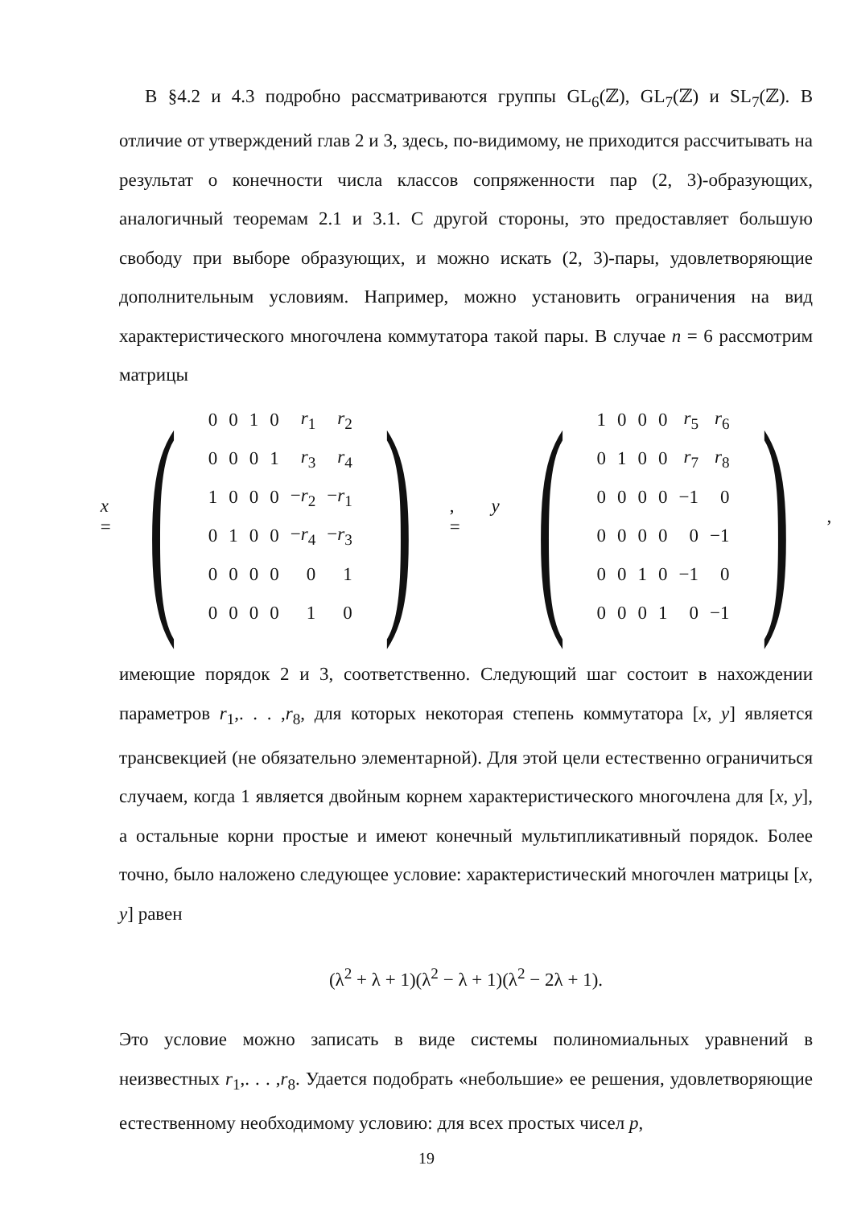В §4.2 и 4.3 подробно рассматриваются группы GL<sub>6</sub>(ℤ), GL<sub>7</sub>(ℤ) и SL<sub>7</sub>(ℤ). В отличие от утверждений глав 2 и 3, здесь, по-видимому, не приходится рассчитывать на результат о конечности числа классов сопряженности пар (2, 3)-образующих, аналогичный теоремам 2.1 и 3.1. С другой стороны, это предоставляет большую свободу при выборе образующих, и можно искать (2, 3)-пары, удовлетворяющие дополнительным условиям. Например, можно установить ограничения на вид характеристического многочлена коммутатора такой пары. В случае n = 6 рассмотрим матрицы
x =
(
| 0 | 0 | 1 | 0 | r<sub>1</sub> | r<sub>2</sub> |
| 0 | 0 | 0 | 1 | r<sub>3</sub> | r<sub>4</sub> |
| 1 | 0 | 0 | 0 | − r<sub>2</sub> | − r<sub>1</sub> |
| 0 | 1 | 0 | 0 | − r<sub>4</sub> | − r<sub>3</sub> |
| 0 | 0 | 0 | 0 | 0 | 1 |
| 0 | 0 | 0 | 0 | 1 | 0 |
)
, y =
(
| 1 | 0 | 0 | 0 | r<sub>5</sub> | r<sub>6</sub> |
| 0 | 1 | 0 | 0 | r<sub>7</sub> | r<sub>8</sub> |
| 0 | 0 | 0 | 0 | −1 | 0 |
| 0 | 0 | 0 | 0 | 0 | −1 |
| 0 | 0 | 1 | 0 | −1 | 0 |
| 0 | 0 | 0 | 1 | 0 | −1 |
)
,
имеющие порядок 2 и 3, соответственно. Следующий шаг состоит в нахождении параметров r<sub>1</sub>,. . . ,r<sub>8</sub>, для которых некоторая степень коммутатора [x, y] является трансвекцией (не обязательно элементарной). Для этой цели естественно ограничиться случаем, когда 1 является двойным корнем характеристического многочлена для [x, y], а остальные корни простые и имеют конечный мультипликативный порядок. Более точно, было наложено следующее условие: характеристический многочлен матрицы [x, y] равен
(λ<sup>2</sup> + λ + 1)(λ<sup>2</sup> − λ + 1)(λ<sup>2</sup> − 2λ + 1).
Это условие можно записать в виде системы полиномиальных уравнений в неизвестных r<sub>1</sub>,. . . ,r<sub>8</sub>. Удается подобрать «небольшие» ее решения, удовлетворяющие естественному необходимому условию: для всех простых чисел p,
19